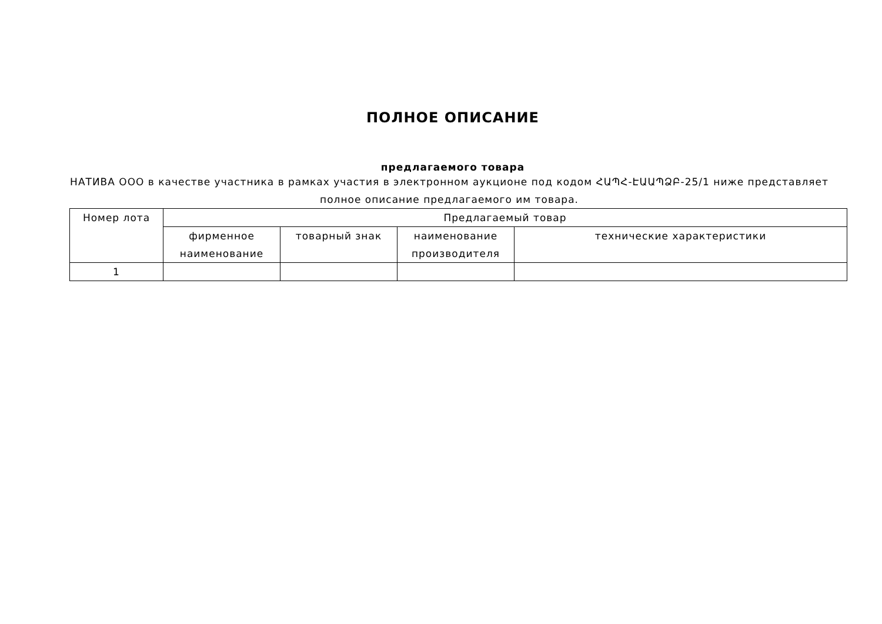ПОЛНОЕ ОПИСАНИЕ
предлагаемого товара
НАТИВА ООО в качестве участника в рамках участия в электронном аукционе под кодом ՀԱՊՀ-ԷԱԱՊՁԲ-25/1 ниже представляет полное описание предлагаемого им товара.
| Номер лота | Предлагаемый товар | | | |
| --- | --- | --- | --- | --- |
| | фирменное наименование | товарный знак | наименование производителя | технические характеристики |
| 1 | | | | |